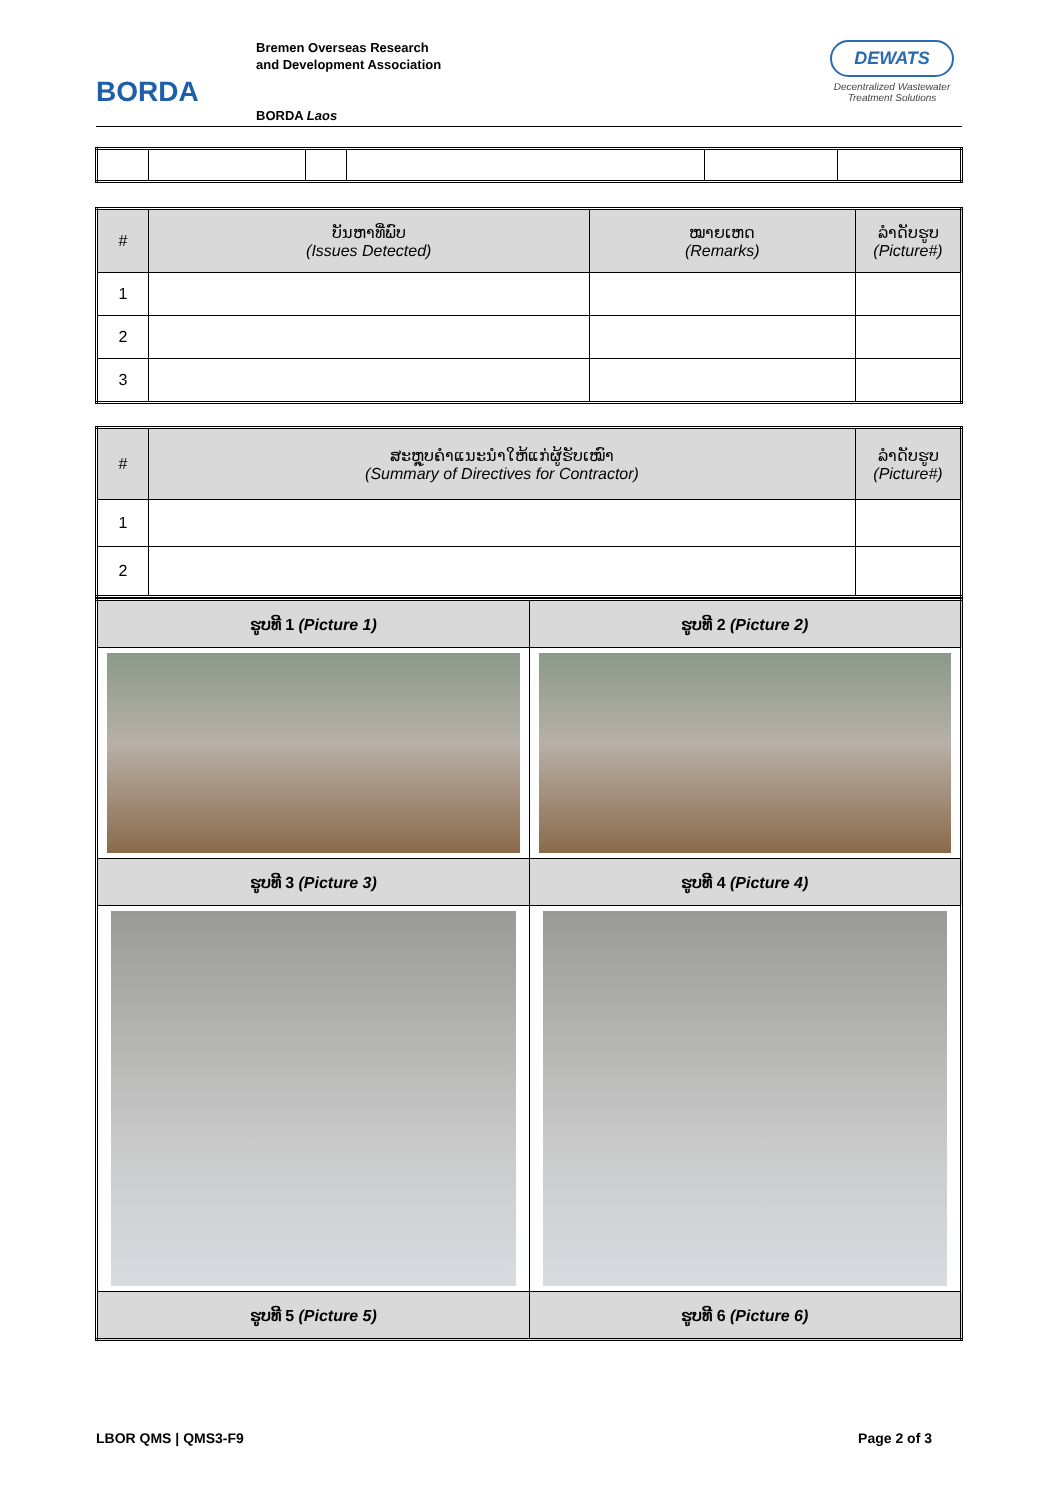BORDA
Bremen Overseas Research
and Development Association
BORDA Laos
DEWATS
Decentralized Wastewater Treatment Solutions
| # | ບັນຫາທີ່ພົບ (Issues Detected) | ໝາຍເຫດ (Remarks) | ລຳດັບຮູບ (Picture#) |
| --- | --- | --- | --- |
| 1 | | | |
| 2 | | | |
| 3 | | | |
| # | ສະຫຼຸບຄຳແນະນຳໃຫ້ແກ່ຜູ້ຮັບເໝົາ (Summary of Directives for Contractor) | ລຳດັບຮູບ (Picture#) |
| --- | --- | --- |
| 1 | | |
| 2 | | |
| ຮູບທີ 1 (Picture 1) | ຮູບທີ 2 (Picture 2) |
| --- | --- |
| ຮູບທີ 3 (Picture 3) | ຮູບທີ 4 (Picture 4) |
| ຮູບທີ 5 (Picture 5) | ຮູບທີ 6 (Picture 6) |
LBOR QMS | QMS3-F9 Page 2 of 3